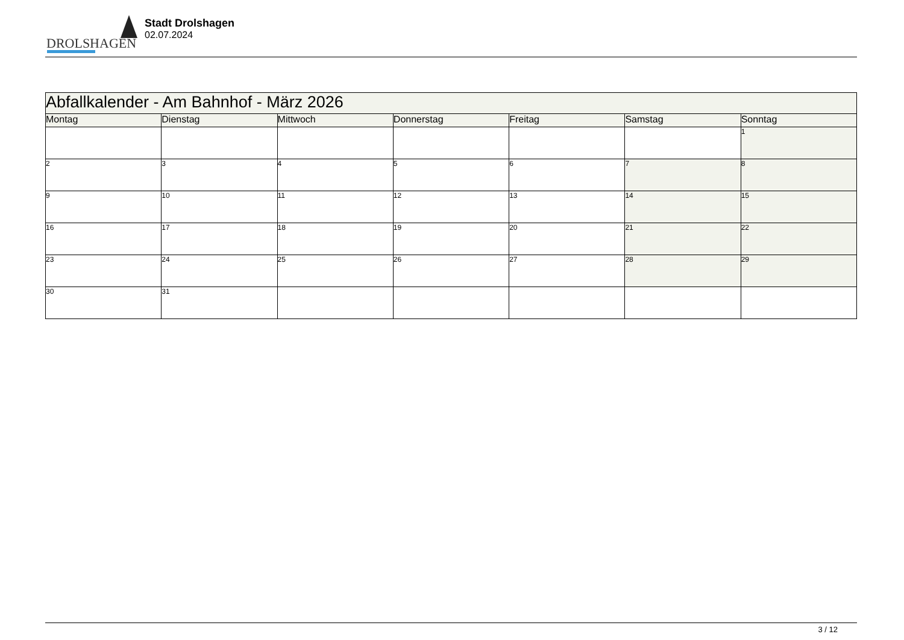DROLSHAGEN
Stadt Drolshagen
02.07.2024
| Abfallkalender - Am Bahnhof - März 2026 | | | | | | |
| Montag | Dienstag | Mittwoch | Donnerstag | Freitag | Samstag | Sonntag |
| | | | | | | 1 |
| 2 | 3 | 4 | 5 | 6 | 7 | 8 |
| 9 | 10 | 11 | 12 | 13 | 14 | 15 |
| 16 | 17 | 18 | 19 | 20 | 21 | 22 |
| 23 | 24 | 25 | 26 | 27 | 28 | 29 |
| 30 | 31 | | | | | |
3 / 12